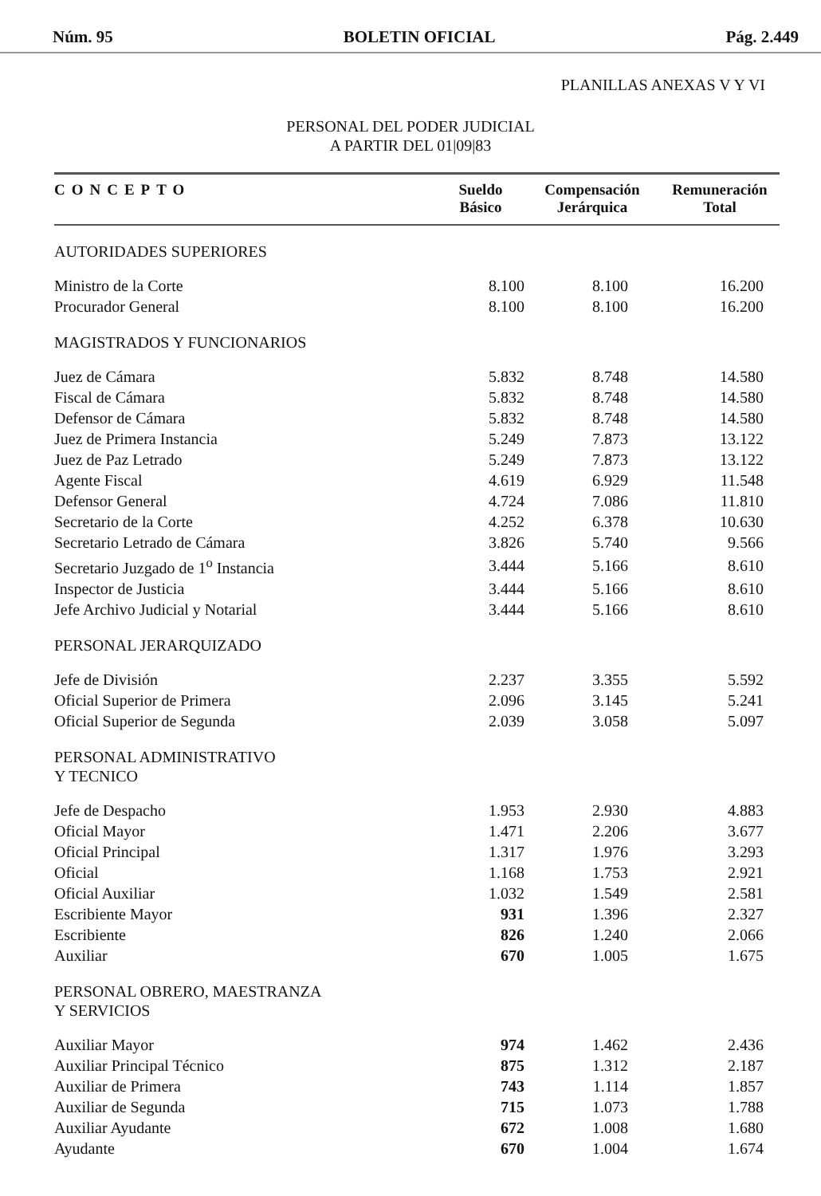Núm. 95 BOLETIN OFICIAL Pág. 2.449
PLANILLAS ANEXAS V Y VI
PERSONAL DEL PODER JUDICIAL
A PARTIR DEL 01|09|83
| CONCEPTO | Sueldo Básico | Compensación Jerárquica | Remuneración Total |
| --- | --- | --- | --- |
| AUTORIDADES SUPERIORES | | | |
| Ministro de la Corte | 8.100 | 8.100 | 16.200 |
| Procurador General | 8.100 | 8.100 | 16.200 |
| MAGISTRADOS Y FUNCIONARIOS | | | |
| Juez de Cámara | 5.832 | 8.748 | 14.580 |
| Fiscal de Cámara | 5.832 | 8.748 | 14.580 |
| Defensor de Cámara | 5.832 | 8.748 | 14.580 |
| Juez de Primera Instancia | 5.249 | 7.873 | 13.122 |
| Juez de Paz Letrado | 5.249 | 7.873 | 13.122 |
| Agente Fiscal | 4.619 | 6.929 | 11.548 |
| Defensor General | 4.724 | 7.086 | 11.810 |
| Secretario de la Corte | 4.252 | 6.378 | 10.630 |
| Secretario Letrado de Cámara | 3.826 | 5.740 | 9.566 |
| Secretario Juzgado de 1<sup>o</sup> Instancia | 3.444 | 5.166 | 8.610 |
| Inspector de Justicia | 3.444 | 5.166 | 8.610 |
| Jefe Archivo Judicial y Notarial | 3.444 | 5.166 | 8.610 |
| PERSONAL JERARQUIZADO | | | |
| Jefe de División | 2.237 | 3.355 | 5.592 |
| Oficial Superior de Primera | 2.096 | 3.145 | 5.241 |
| Oficial Superior de Segunda | 2.039 | 3.058 | 5.097 |
| PERSONAL ADMINISTRATIVO Y TECNICO | | | |
| Jefe de Despacho | 1.953 | 2.930 | 4.883 |
| Oficial Mayor | 1.471 | 2.206 | 3.677 |
| Oficial Principal | 1.317 | 1.976 | 3.293 |
| Oficial | 1.168 | 1.753 | 2.921 |
| Oficial Auxiliar | 1.032 | 1.549 | 2.581 |
| Escribiente Mayor | 931 | 1.396 | 2.327 |
| Escribiente | 826 | 1.240 | 2.066 |
| Auxiliar | 670 | 1.005 | 1.675 |
| PERSONAL OBRERO, MAESTRANZA Y SERVICIOS | | | |
| Auxiliar Mayor | 974 | 1.462 | 2.436 |
| Auxiliar Principal Técnico | 875 | 1.312 | 2.187 |
| Auxiliar de Primera | 743 | 1.114 | 1.857 |
| Auxiliar de Segunda | 715 | 1.073 | 1.788 |
| Auxiliar Ayudante | 672 | 1.008 | 1.680 |
| Ayudante | 670 | 1.004 | 1.674 |